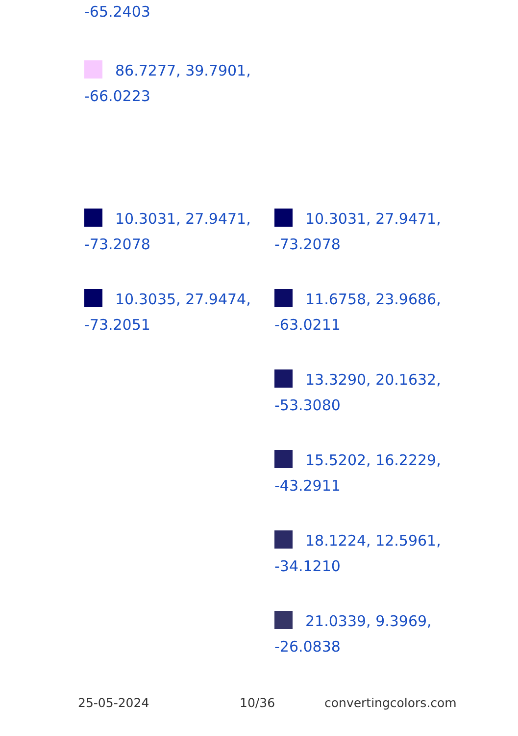-65.2403
86.7277, 39.7901, -66.0223
10.3031, 27.9471, -73.2078
10.3035, 27.9474, -73.2051
10.3031, 27.9471, -73.2078
11.6758, 23.9686, -63.0211
13.3290, 20.1632, -53.3080
15.5202, 16.2229, -43.2911
18.1224, 12.5961, -34.1210
21.0339, 9.3969, -26.0838
25-05-2024 10/36 convertingcolors.com